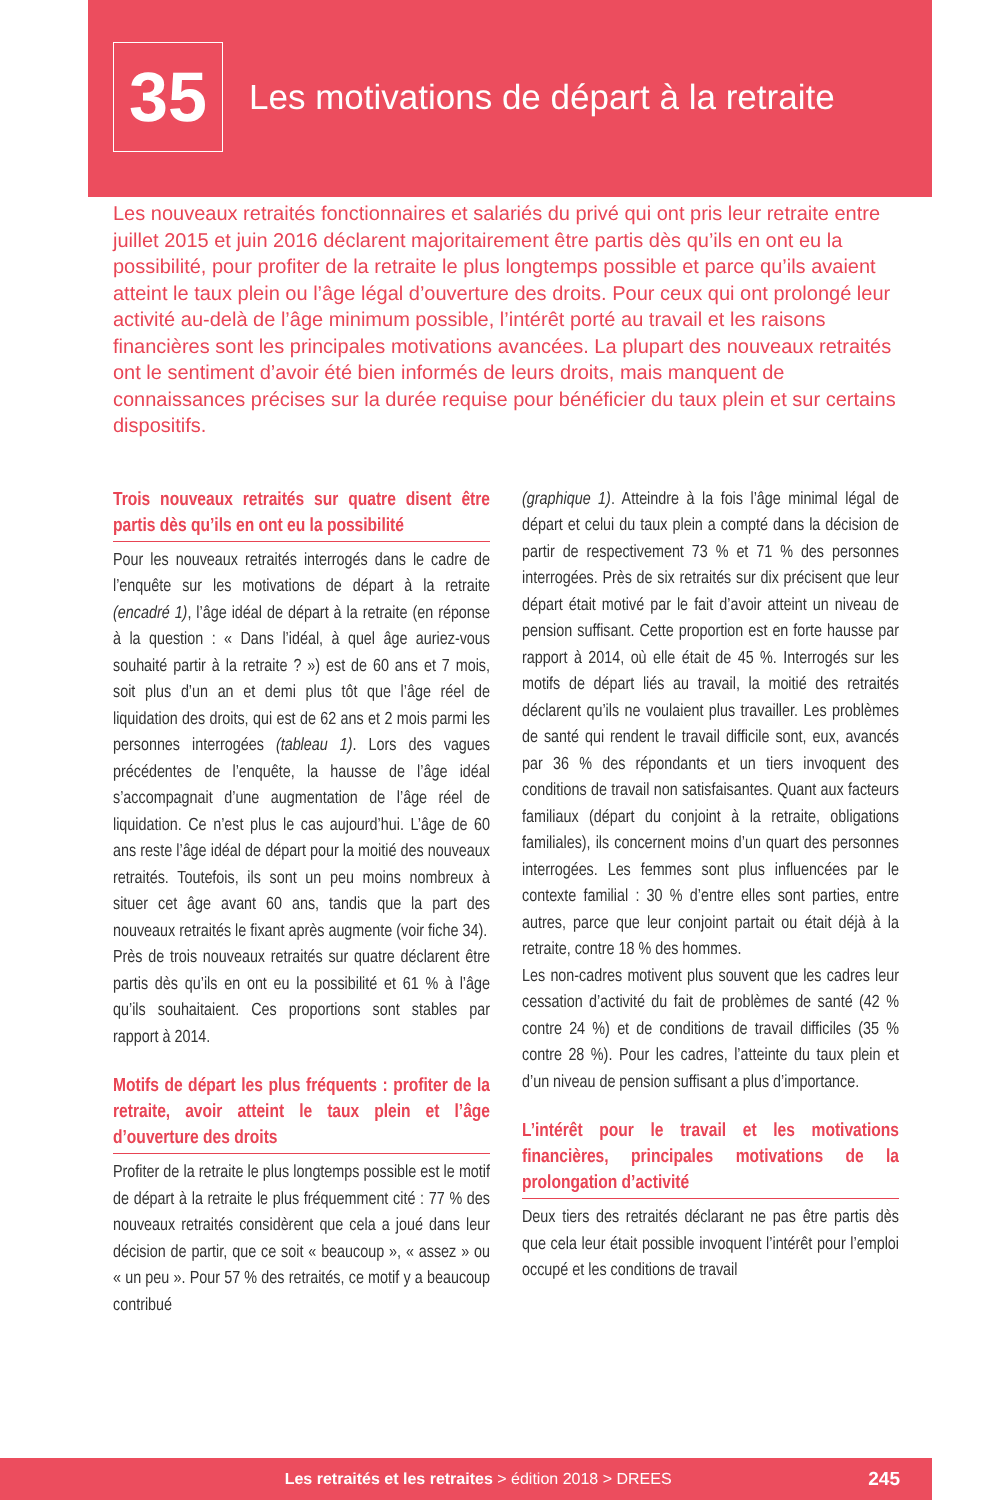35
Les motivations de départ à la retraite
Les nouveaux retraités fonctionnaires et salariés du privé qui ont pris leur retraite entre juillet 2015 et juin 2016 déclarent majoritairement être partis dès qu’ils en ont eu la possibilité, pour profiter de la retraite le plus longtemps possible et parce qu’ils avaient atteint le taux plein ou l’âge légal d’ouverture des droits. Pour ceux qui ont prolongé leur activité au-delà de l’âge minimum possible, l’intérêt porté au travail et les raisons financières sont les principales motivations avancées. La plupart des nouveaux retraités ont le sentiment d’avoir été bien informés de leurs droits, mais manquent de connaissances précises sur la durée requise pour bénéficier du taux plein et sur certains dispositifs.
Trois nouveaux retraités sur quatre disent être partis dès qu’ils en ont eu la possibilité
Pour les nouveaux retraités interrogés dans le cadre de l’enquête sur les motivations de départ à la retraite (encadré 1), l’âge idéal de départ à la retraite (en réponse à la question : « Dans l’idéal, à quel âge auriez-vous souhaité partir à la retraite ? ») est de 60 ans et 7 mois, soit plus d’un an et demi plus tôt que l’âge réel de liquidation des droits, qui est de 62 ans et 2 mois parmi les personnes interrogées (tableau 1). Lors des vagues précédentes de l’enquête, la hausse de l’âge idéal s’accompagnait d’une augmentation de l’âge réel de liquidation. Ce n’est plus le cas aujourd’hui. L’âge de 60 ans reste l’âge idéal de départ pour la moitié des nouveaux retraités. Toutefois, ils sont un peu moins nombreux à situer cet âge avant 60 ans, tandis que la part des nouveaux retraités le fixant après augmente (voir fiche 34).
Près de trois nouveaux retraités sur quatre déclarent être partis dès qu’ils en ont eu la possibilité et 61 % à l’âge qu’ils souhaitaient. Ces proportions sont stables par rapport à 2014.
Motifs de départ les plus fréquents : profiter de la retraite, avoir atteint le taux plein et l’âge d’ouverture des droits
Profiter de la retraite le plus longtemps possible est le motif de départ à la retraite le plus fréquemment cité : 77 % des nouveaux retraités considèrent que cela a joué dans leur décision de partir, que ce soit « beaucoup », « assez » ou « un peu ». Pour 57 % des retraités, ce motif y a beaucoup contribué
(graphique 1). Atteindre à la fois l’âge minimal légal de départ et celui du taux plein a compté dans la décision de partir de respectivement 73 % et 71 % des personnes interrogées. Près de six retraités sur dix précisent que leur départ était motivé par le fait d’avoir atteint un niveau de pension suffisant. Cette proportion est en forte hausse par rapport à 2014, où elle était de 45 %. Interrogés sur les motifs de départ liés au travail, la moitié des retraités déclarent qu’ils ne voulaient plus travailler. Les problèmes de santé qui rendent le travail difficile sont, eux, avancés par 36 % des répondants et un tiers invoquent des conditions de travail non satisfaisantes. Quant aux facteurs familiaux (départ du conjoint à la retraite, obligations familiales), ils concernent moins d’un quart des personnes interrogées. Les femmes sont plus influencées par le contexte familial : 30 % d’entre elles sont parties, entre autres, parce que leur conjoint partait ou était déjà à la retraite, contre 18 % des hommes.
Les non-cadres motivent plus souvent que les cadres leur cessation d’activité du fait de problèmes de santé (42 % contre 24 %) et de conditions de travail difficiles (35 % contre 28 %). Pour les cadres, l’atteinte du taux plein et d’un niveau de pension suffisant a plus d’importance.
L’intérêt pour le travail et les motivations financières, principales motivations de la prolongation d’activité
Deux tiers des retraités déclarant ne pas être partis dès que cela leur était possible invoquent l’intérêt pour l’emploi occupé et les conditions de travail
Les retraités et les retraites > édition 2018 > DREES 245